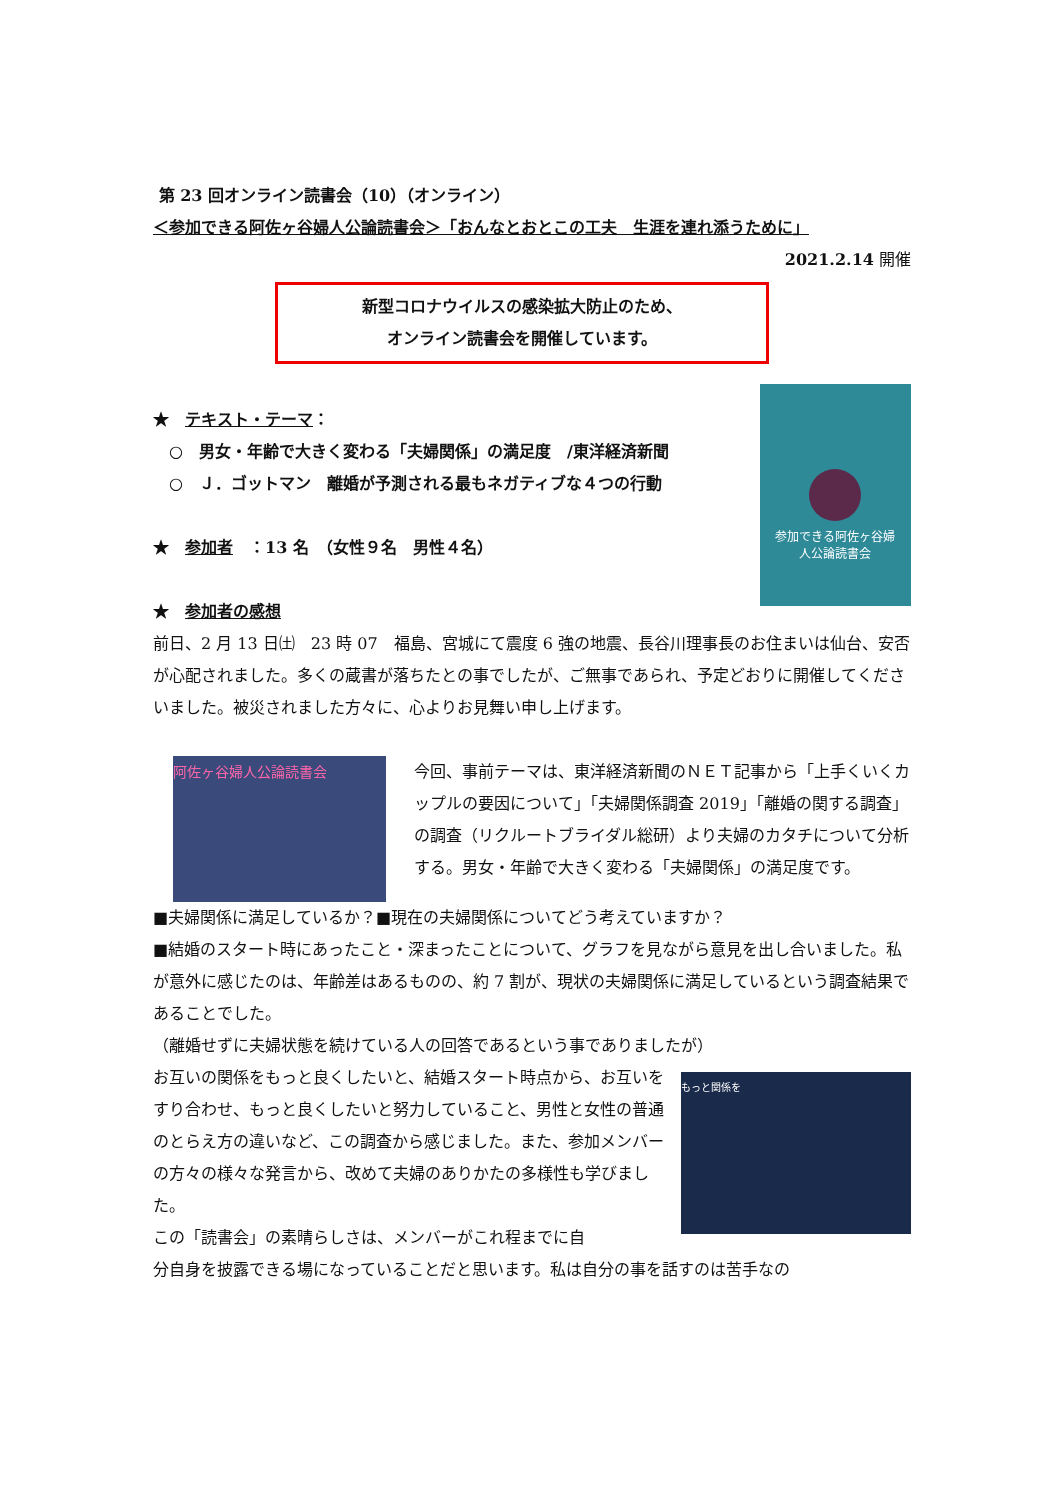第 23 回オンライン読書会（10）（オンライン）
＜参加できる阿佐ヶ谷婦人公論読書会＞「おんなとおとこの工夫　生涯を連れ添うために」
2021.2.14 開催
新型コロナウイルスの感染拡大防止のため、
オンライン読書会を開催しています。
★　テキスト・テーマ：
　○　男女・年齢で大きく変わる「夫婦関係」の満足度　/東洋経済新聞
　○　Ｊ．ゴットマン　離婚が予測される最もネガティブな４つの行動
★　参加者　：13 名　（女性９名　男性４名）
★　参加者の感想
参加できる阿佐ヶ谷婦
人公論読書会
前日、2 月 13 日㈯　23 時 07　福島、宮城にて震度 6 強の地震、長谷川理事長のお住まいは仙台、安否が心配されました。多くの蔵書が落ちたとの事でしたが、ご無事であられ、予定どおりに開催してくださいました。被災されました方々に、心よりお見舞い申し上げます。
阿佐ヶ谷婦人公論読書会
今回、事前テーマは、東洋経済新聞のＮＥＴ記事から「上手くいくカップルの要因について」「夫婦関係調査 2019」「離婚の関する調査」の調査（リクルートブライダル総研）より夫婦のカタチについて分析する。男女・年齢で大きく変わる「夫婦関係」の満足度です。
■夫婦関係に満足しているか？■現在の夫婦関係についてどう考えていますか？
■結婚のスタート時にあったこと・深まったことについて、グラフを見ながら意見を出し合いました。私が意外に感じたのは、年齢差はあるものの、約 7 割が、現状の夫婦関係に満足しているという調査結果であることでした。
（離婚せずに夫婦状態を続けている人の回答であるという事でありましたが）
お互いの関係をもっと良くしたいと、結婚スタート時点から、お互いをすり合わせ、もっと良くしたいと努力していること、男性と女性の普通のとらえ方の違いなど、この調査から感じました。また、参加メンバーの方々の様々な発言から、改めて夫婦のありかたの多様性も学びました。
この「読書会」の素晴らしさは、メンバーがこれ程までに自
もっと関係を
分自身を披露できる場になっていることだと思います。私は自分の事を話すのは苦手なの